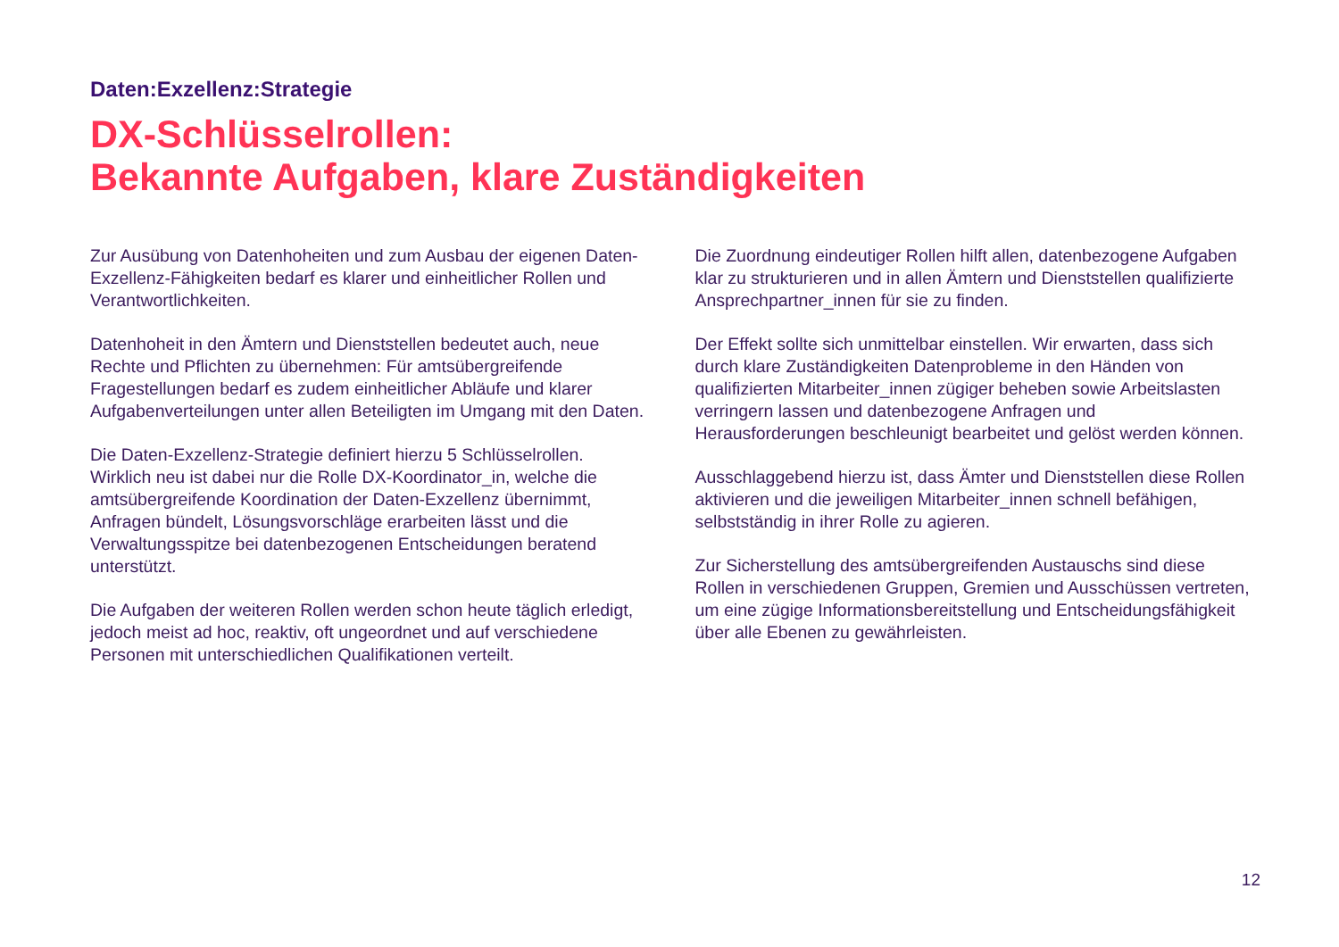Daten:Exzellenz:Strategie
DX-Schlüsselrollen:
Bekannte Aufgaben, klare Zuständigkeiten
Zur Ausübung von Datenhoheiten und zum Ausbau der eigenen Daten-Exzellenz-Fähigkeiten bedarf es klarer und einheitlicher Rollen und Verantwortlichkeiten.
Datenhoheit in den Ämtern und Dienststellen bedeutet auch, neue Rechte und Pflichten zu übernehmen: Für amtsübergreifende Fragestellungen bedarf es zudem einheitlicher Abläufe und klarer Aufgabenverteilungen unter allen Beteiligten im Umgang mit den Daten.
Die Daten-Exzellenz-Strategie definiert hierzu 5 Schlüsselrollen. Wirklich neu ist dabei nur die Rolle DX-Koordinator_in, welche die amtsübergreifende Koordination der Daten-Exzellenz übernimmt, Anfragen bündelt, Lösungsvorschläge erarbeiten lässt und die Verwaltungsspitze bei datenbezogenen Entscheidungen beratend unterstützt.
Die Aufgaben der weiteren Rollen werden schon heute täglich erledigt, jedoch meist ad hoc, reaktiv, oft ungeordnet und auf verschiedene Personen mit unterschiedlichen Qualifikationen verteilt.
Die Zuordnung eindeutiger Rollen hilft allen, datenbezogene Aufgaben klar zu strukturieren und in allen Ämtern und Dienststellen qualifizierte Ansprechpartner_innen für sie zu finden.
Der Effekt sollte sich unmittelbar einstellen. Wir erwarten, dass sich durch klare Zuständigkeiten Datenprobleme in den Händen von qualifizierten Mitarbeiter_innen zügiger beheben sowie Arbeitslasten verringern lassen und datenbezogene Anfragen und Herausforderungen beschleunigt bearbeitet und gelöst werden können.
Ausschlaggebend hierzu ist, dass Ämter und Dienststellen diese Rollen aktivieren und die jeweiligen Mitarbeiter_innen schnell befähigen, selbstständig in ihrer Rolle zu agieren.
Zur Sicherstellung des amtsübergreifenden Austauschs sind diese Rollen in verschiedenen Gruppen, Gremien und Ausschüssen vertreten, um eine zügige Informationsbereitstellung und Entscheidungsfähigkeit über alle Ebenen zu gewährleisten.
12